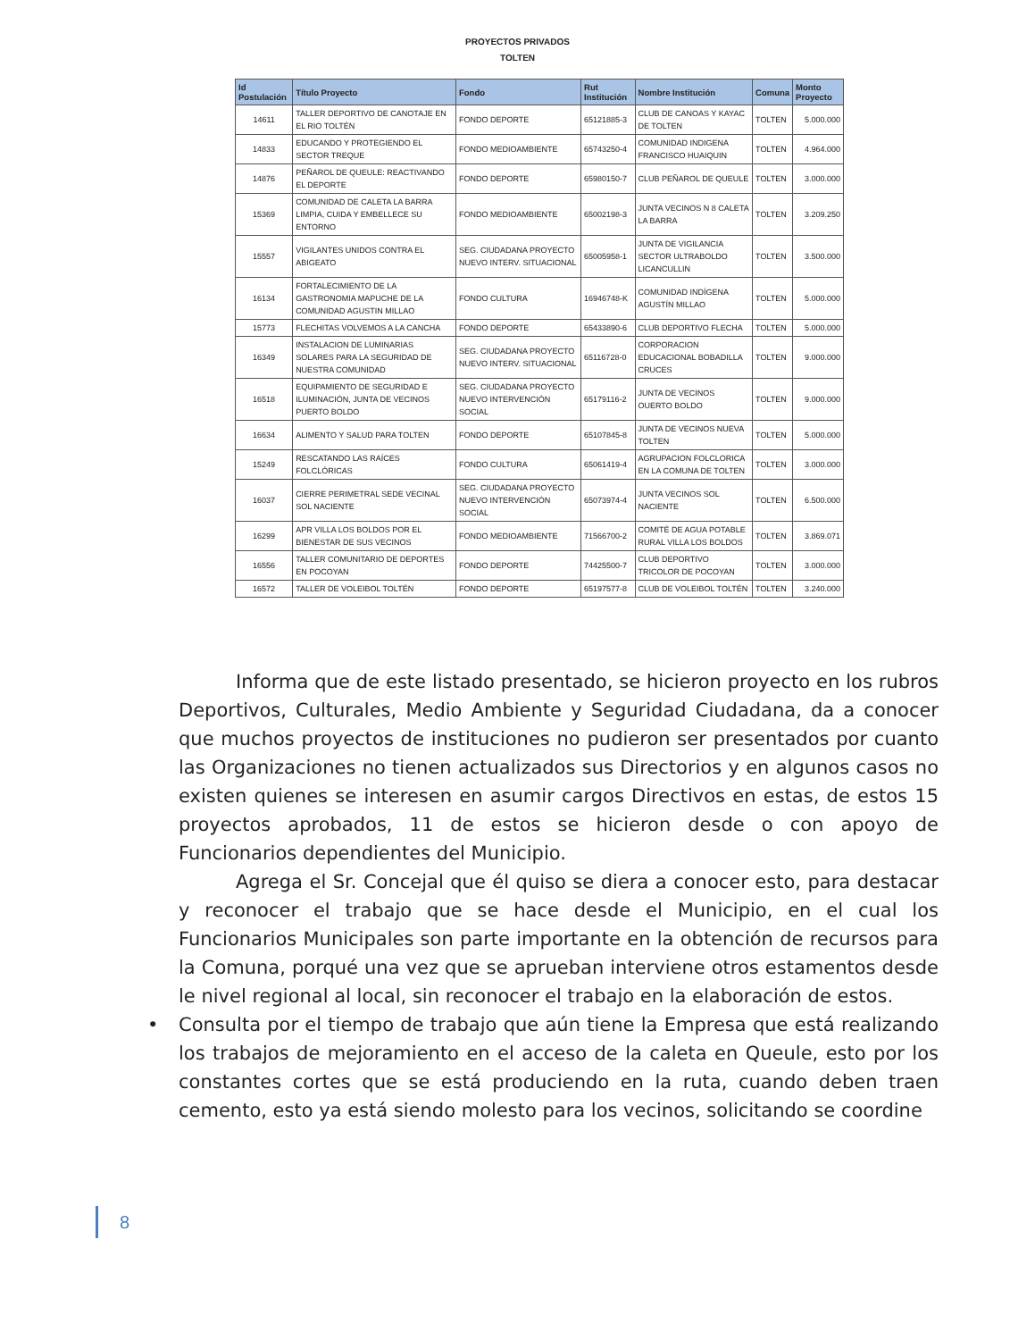PROYECTOS PRIVADOS
TOLTEN
| Id Postulación | Título Proyecto | Fondo | Rut Institución | Nombre Institución | Comuna | Monto Proyecto |
| --- | --- | --- | --- | --- | --- | --- |
| 14611 | TALLER DEPORTIVO DE CANOTAJE EN EL RIO TOLTÉN | FONDO DEPORTE | 65121885-3 | CLUB DE CANOAS Y KAYAC DE TOLTEN | TOLTEN | 5.000.000 |
| 14833 | EDUCANDO Y PROTEGIENDO EL SECTOR TREQUE | FONDO MEDIOAMBIENTE | 65743250-4 | COMUNIDAD INDIGENA FRANCISCO HUAIQUIN | TOLTEN | 4.964.000 |
| 14876 | PEÑAROL DE QUEULE: REACTIVANDO EL DEPORTE | FONDO DEPORTE | 65980150-7 | CLUB PEÑAROL DE QUEULE | TOLTEN | 3.000.000 |
| 15369 | COMUNIDAD DE CALETA LA BARRA LIMPIA, CUIDA Y EMBELLECE SU ENTORNO | FONDO MEDIOAMBIENTE | 65002198-3 | JUNTA VECINOS N 8 CALETA LA BARRA | TOLTEN | 3.209.250 |
| 15557 | VIGILANTES UNIDOS CONTRA EL ABIGEATO | SEG. CIUDADANA PROYECTO NUEVO INTERV. SITUACIONAL | 65005958-1 | JUNTA DE VIGILANCIA SECTOR ULTRABOLDO LICANCULLIN | TOLTEN | 3.500.000 |
| 16134 | FORTALECIMIENTO DE LA GASTRONOMIA MAPUCHE DE LA COMUNIDAD AGUSTIN MILLAO | FONDO CULTURA | 16946748-K | COMUNIDAD INDÍGENA AGUSTÍN MILLAO | TOLTEN | 5.000.000 |
| 15773 | FLECHITAS VOLVEMOS A LA CANCHA | FONDO DEPORTE | 65433890-6 | CLUB DEPORTIVO FLECHA | TOLTEN | 5.000.000 |
| 16349 | INSTALACION DE LUMINARIAS SOLARES PARA LA SEGURIDAD DE NUESTRA COMUNIDAD | SEG. CIUDADANA PROYECTO NUEVO INTERV. SITUACIONAL | 65116728-0 | CORPORACION EDUCACIONAL BOBADILLA CRUCES | TOLTEN | 9.000.000 |
| 16518 | EQUIPAMIENTO DE SEGURIDAD E ILUMINACIÓN, JUNTA DE VECINOS PUERTO BOLDO | SEG. CIUDADANA PROYECTO NUEVO INTERVENCIÓN SOCIAL | 65179116-2 | JUNTA DE VECINOS OUERTO BOLDO | TOLTEN | 9.000.000 |
| 16634 | ALIMENTO Y SALUD PARA TOLTEN | FONDO DEPORTE | 65107845-8 | JUNTA DE VECINOS NUEVA TOLTEN | TOLTEN | 5.000.000 |
| 15249 | RESCATANDO LAS RAÍCES FOLCLÓRICAS | FONDO CULTURA | 65061419-4 | AGRUPACION FOLCLORICA EN LA COMUNA DE TOLTEN | TOLTEN | 3.000.000 |
| 16037 | CIERRE PERIMETRAL SEDE VECINAL SOL NACIENTE | SEG. CIUDADANA PROYECTO NUEVO INTERVENCIÓN SOCIAL | 65073974-4 | JUNTA VECINOS SOL NACIENTE | TOLTEN | 6.500.000 |
| 16299 | APR VILLA LOS BOLDOS POR EL BIENESTAR DE SUS VECINOS | FONDO MEDIOAMBIENTE | 71566700-2 | COMITÉ DE AGUA POTABLE RURAL VILLA LOS BOLDOS | TOLTEN | 3.869.071 |
| 16556 | TALLER COMUNITARIO DE DEPORTES EN POCOYAN | FONDO DEPORTE | 74425500-7 | CLUB DEPORTIVO TRICOLOR DE POCOYAN | TOLTEN | 3.000.000 |
| 16572 | TALLER DE VOLEIBOL TOLTÉN | FONDO DEPORTE | 65197577-8 | CLUB DE VOLEIBOL TOLTÉN | TOLTEN | 3.240.000 |
Informa que de este listado presentado, se hicieron proyecto en los rubros Deportivos, Culturales, Medio Ambiente y Seguridad Ciudadana, da a conocer que muchos proyectos de instituciones no pudieron ser presentados por cuanto las Organizaciones no tienen actualizados sus Directorios y en algunos casos no existen quienes se interesen en asumir cargos Directivos en estas, de estos 15 proyectos aprobados, 11 de estos se hicieron desde o con apoyo de Funcionarios dependientes del Municipio.
Agrega el Sr. Concejal que él quiso se diera a conocer esto, para destacar y reconocer el trabajo que se hace desde el Municipio, en el cual los Funcionarios Municipales son parte importante en la obtención de recursos para la Comuna, porqué una vez que se aprueban interviene otros estamentos desde le nivel regional al local, sin reconocer el trabajo en la elaboración de estos.
• Consulta por el tiempo de trabajo que aún tiene la Empresa que está realizando los trabajos de mejoramiento en el acceso de la caleta en Queule, esto por los constantes cortes que se está produciendo en la ruta, cuando deben traen cemento, esto ya está siendo molesto para los vecinos, solicitando se coordine
8